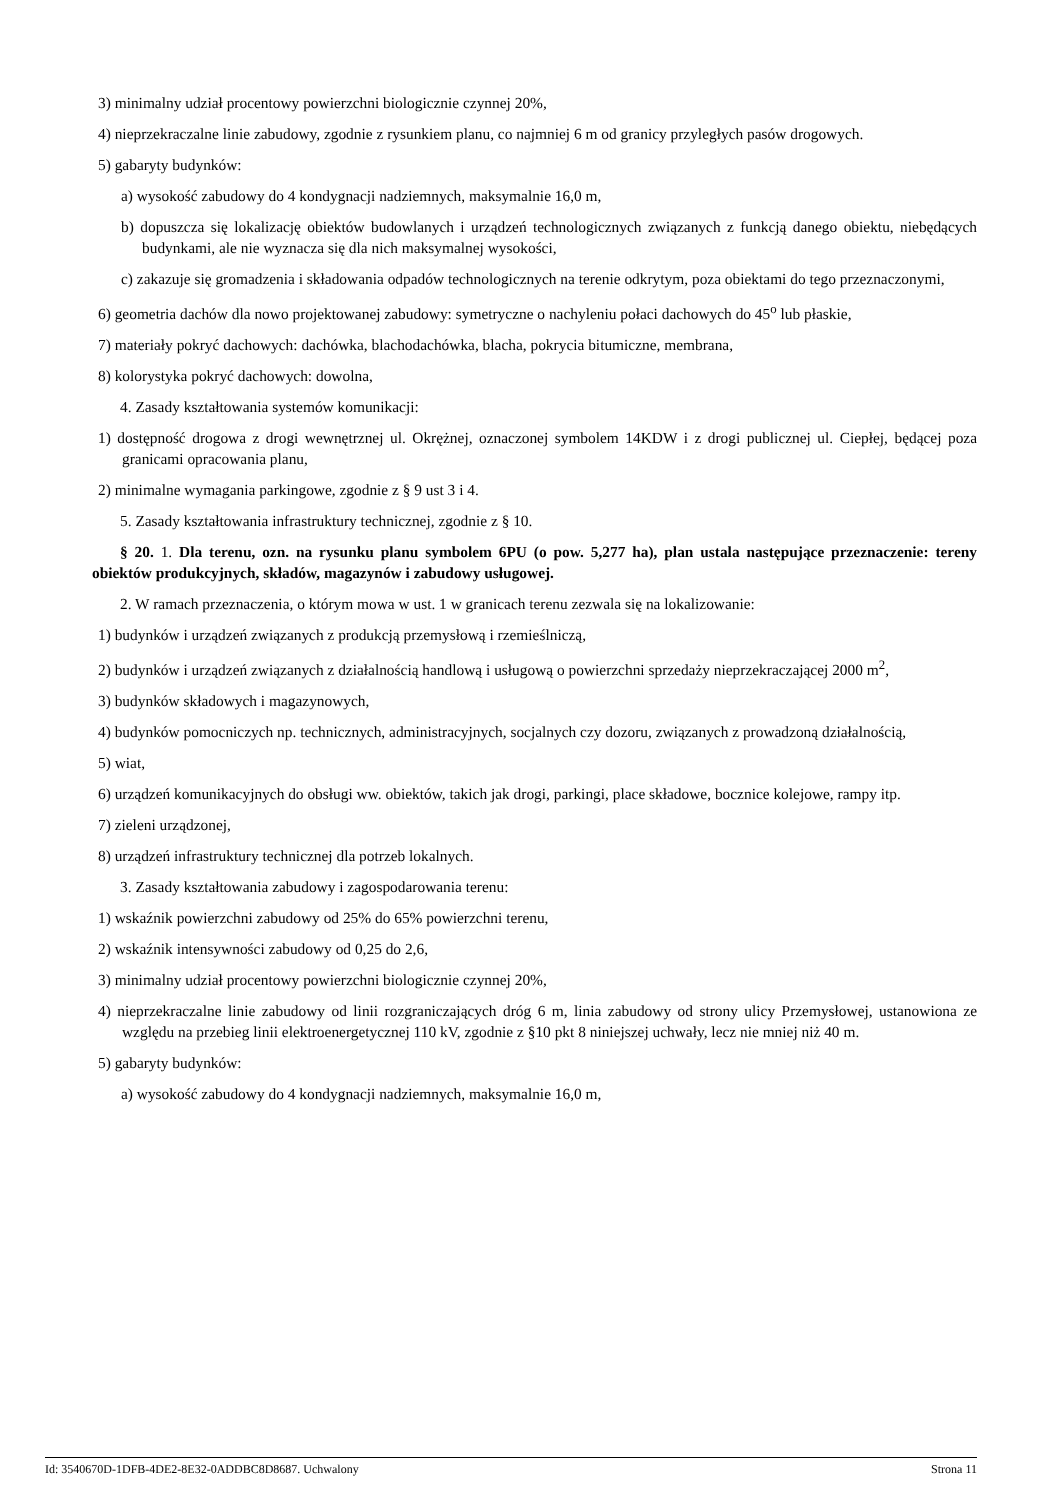3) minimalny udział procentowy powierzchni biologicznie czynnej 20%,
4) nieprzekraczalne linie zabudowy, zgodnie z rysunkiem planu, co najmniej 6 m od granicy przyległych pasów drogowych.
5) gabaryty budynków:
a) wysokość zabudowy do 4 kondygnacji nadziemnych, maksymalnie 16,0 m,
b) dopuszcza się lokalizację obiektów budowlanych i urządzeń technologicznych związanych z funkcją danego obiektu, niebędących budynkami, ale nie wyznacza się dla nich maksymalnej wysokości,
c) zakazuje się gromadzenia i składowania odpadów technologicznych na terenie odkrytym, poza obiektami do tego przeznaczonymi,
6) geometria dachów dla nowo projektowanej zabudowy: symetryczne o nachyleniu połaci dachowych do 45<sup>o</sup> lub płaskie,
7) materiały pokryć dachowych: dachówka, blachodachówka, blacha, pokrycia bitumiczne, membrana,
8) kolorystyka pokryć dachowych: dowolna,
4. Zasady kształtowania systemów komunikacji:
1) dostępność drogowa z drogi wewnętrznej ul. Okrężnej, oznaczonej symbolem 14KDW i z drogi publicznej ul. Ciepłej, będącej poza granicami opracowania planu,
2) minimalne wymagania parkingowe, zgodnie z § 9 ust 3 i 4.
5. Zasady kształtowania infrastruktury technicznej, zgodnie z § 10.
§ 20. 1. Dla terenu, ozn. na rysunku planu symbolem 6PU (o pow. 5,277 ha), plan ustala następujące przeznaczenie: tereny obiektów produkcyjnych, składów, magazynów i zabudowy usługowej.
2. W ramach przeznaczenia, o którym mowa w ust. 1 w granicach terenu zezwala się na lokalizowanie:
1) budynków i urządzeń związanych z produkcją przemysłową i rzemieślniczą,
2) budynków i urządzeń związanych z działalnością handlową i usługową o powierzchni sprzedaży nieprzekraczającej 2000 m<sup>2</sup>,
3) budynków składowych i magazynowych,
4) budynków pomocniczych np. technicznych, administracyjnych, socjalnych czy dozoru, związanych z prowadzoną działalnością,
5) wiat,
6) urządzeń komunikacyjnych do obsługi ww. obiektów, takich jak drogi, parkingi, place składowe, bocznice kolejowe, rampy itp.
7) zieleni urządzonej,
8) urządzeń infrastruktury technicznej dla potrzeb lokalnych.
3. Zasady kształtowania zabudowy i zagospodarowania terenu:
1) wskaźnik powierzchni zabudowy od 25% do 65% powierzchni terenu,
2) wskaźnik intensywności zabudowy od 0,25 do 2,6,
3) minimalny udział procentowy powierzchni biologicznie czynnej 20%,
4) nieprzekraczalne linie zabudowy od linii rozgraniczających dróg 6 m, linia zabudowy od strony ulicy Przemysłowej, ustanowiona ze względu na przebieg linii elektroenergetycznej 110 kV, zgodnie z §10 pkt 8 niniejszej uchwały, lecz nie mniej niż 40 m.
5) gabaryty budynków:
a) wysokość zabudowy do 4 kondygnacji nadziemnych, maksymalnie 16,0 m,
Id: 3540670D-1DFB-4DE2-8E32-0ADDBC8D8687. Uchwalony Strona 11